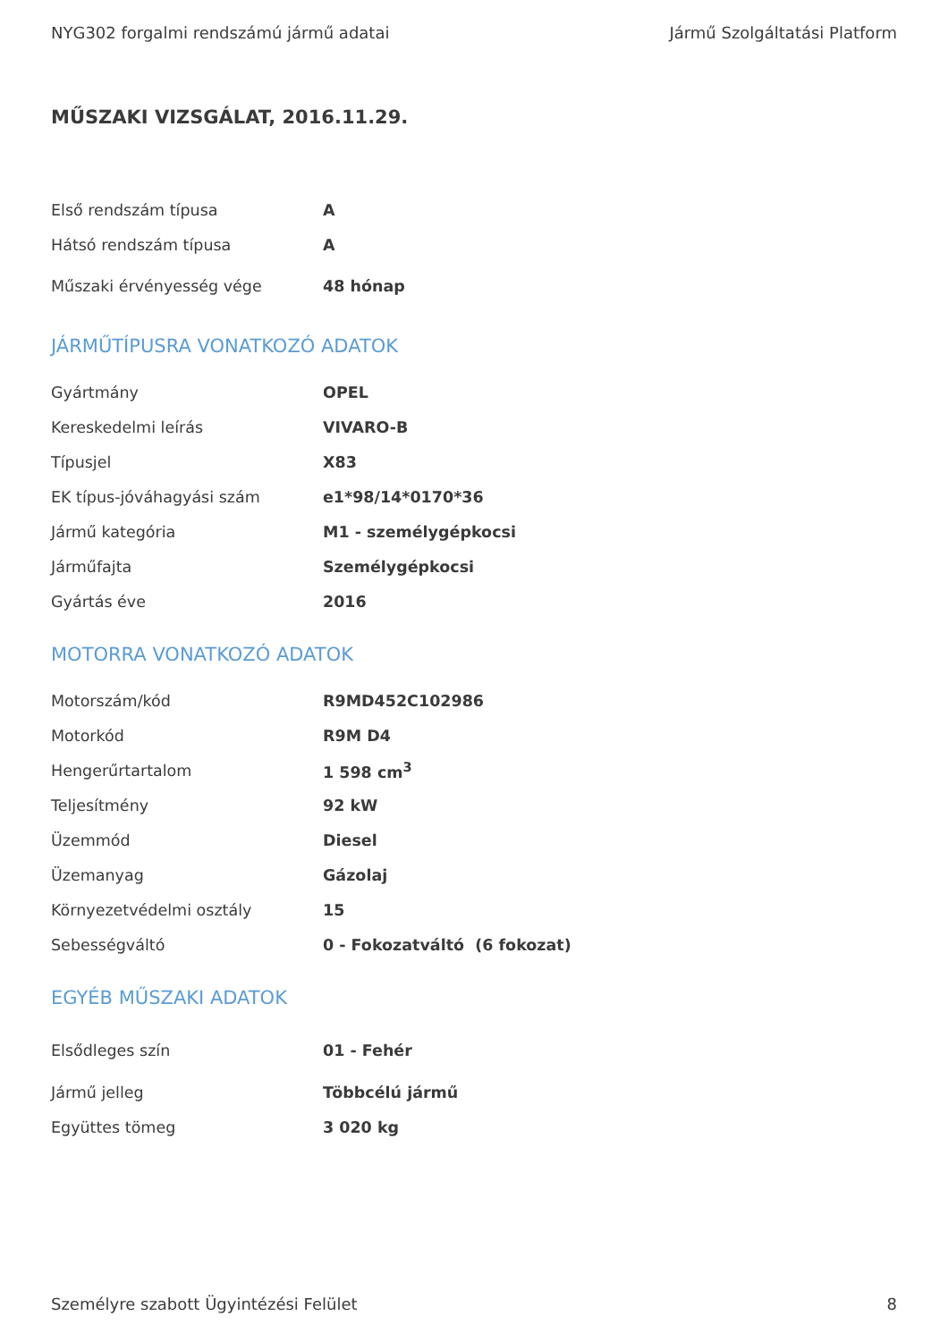NYG302 forgalmi rendszámú jármű adatai Jármű Szolgáltatási Platform
MŰSZAKI VIZSGÁLAT, 2016.11.29.
| Első rendszám típusa | A |
| Hátsó rendszám típusa | A |
| Műszaki érvényesség vége | 48 hónap |
JÁRMŰTÍPUSRA VONATKOZÓ ADATOK
| Gyártmány | OPEL |
| Kereskedelmi leírás | VIVARO-B |
| Típusjel | X83 |
| EK típus-jóváhagyási szám | e1*98/14*0170*36 |
| Jármű kategória | M1 - személygépkocsi |
| Járműfajta | Személygépkocsi |
| Gyártás éve | 2016 |
MOTORRA VONATKOZÓ ADATOK
| Motorszám/kód | R9MD452C102986 |
| Motorkód | R9M D4 |
| Hengerűrtartalom | 1 598 cm<sup>3</sup> |
| Teljesítmény | 92 kW |
| Üzemmód | Diesel |
| Üzemanyag | Gázolaj |
| Környezetvédelmi osztály | 15 |
| Sebességváltó | 0 - Fokozatváltó (6 fokozat) |
EGYÉB MŰSZAKI ADATOK
| Elsődleges szín | 01 - Fehér |
| Jármű jelleg | Többcélú jármű |
| Együttes tömeg | 3 020 kg |
Személyre szabott Ügyintézési Felület 8